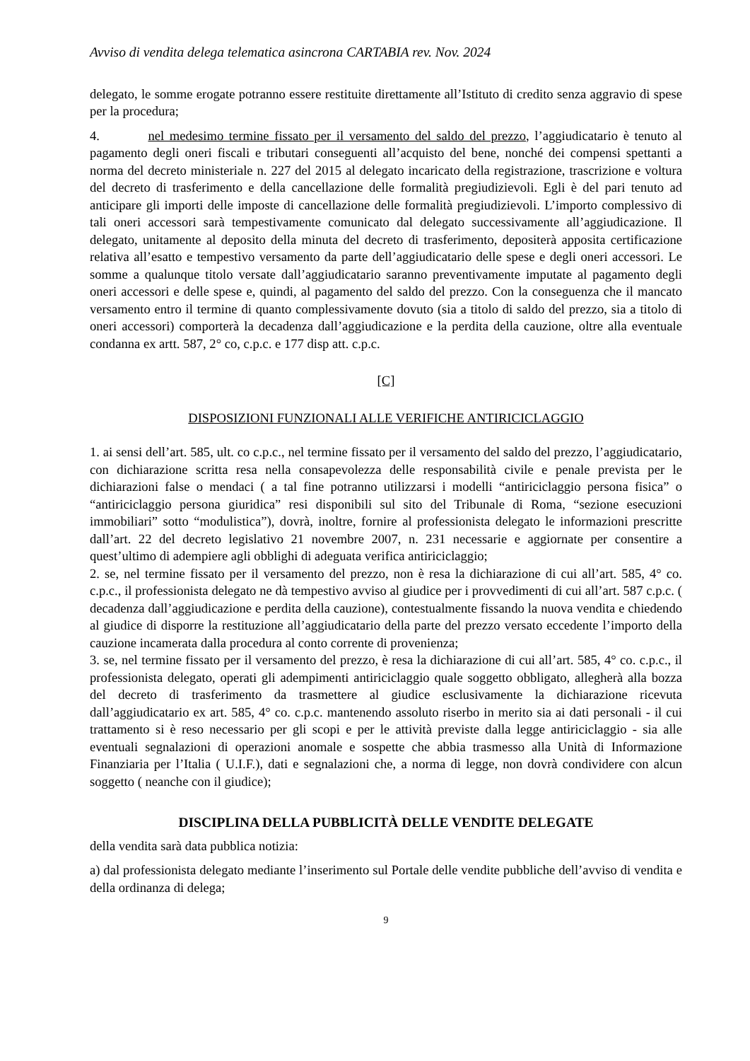Avviso di vendita delega telematica asincrona CARTABIA rev. Nov. 2024
delegato, le somme erogate potranno essere restituite direttamente all’Istituto di credito senza aggravio di spese per la procedura;
4. nel medesimo termine fissato per il versamento del saldo del prezzo, l’aggiudicatario è tenuto al pagamento degli oneri fiscali e tributari conseguenti all’acquisto del bene, nonché dei compensi spettanti a norma del decreto ministeriale n. 227 del 2015 al delegato incaricato della registrazione, trascrizione e voltura del decreto di trasferimento e della cancellazione delle formalità pregiudizievoli. Egli è del pari tenuto ad anticipare gli importi delle imposte di cancellazione delle formalità pregiudizievoli. L’importo complessivo di tali oneri accessori sarà tempestivamente comunicato dal delegato successivamente all’aggiudicazione. Il delegato, unitamente al deposito della minuta del decreto di trasferimento, depositerà apposita certificazione relativa all’esatto e tempestivo versamento da parte dell’aggiudicatario delle spese e degli oneri accessori. Le somme a qualunque titolo versate dall’aggiudicatario saranno preventivamente imputate al pagamento degli oneri accessori e delle spese e, quindi, al pagamento del saldo del prezzo. Con la conseguenza che il mancato versamento entro il termine di quanto complessivamente dovuto (sia a titolo di saldo del prezzo, sia a titolo di oneri accessori) comporterà la decadenza dall’aggiudicazione e la perdita della cauzione, oltre alla eventuale condanna ex artt. 587, 2° co, c.p.c. e 177 disp att. c.p.c.
[C]
DISPOSIZIONI FUNZIONALI ALLE VERIFICHE ANTIRICICLAGGIO
1. ai sensi dell’art. 585, ult. co c.p.c., nel termine fissato per il versamento del saldo del prezzo, l’aggiudicatario, con dichiarazione scritta resa nella consapevolezza delle responsabilità civile e penale prevista per le dichiarazioni false o mendaci ( a tal fine potranno utilizzarsi i modelli “antiriciclaggio persona fisica” o “antiriciclaggio persona giuridica” resi disponibili sul sito del Tribunale di Roma, “sezione esecuzioni immobiliari” sotto “modulistica”), dovrà, inoltre, fornire al professionista delegato le informazioni prescritte dall’art. 22 del decreto legislativo 21 novembre 2007, n. 231 necessarie e aggiornate per consentire a quest’ultimo di adempiere agli obblighi di adeguata verifica antiriciclaggio;
2. se, nel termine fissato per il versamento del prezzo, non è resa la dichiarazione di cui all’art. 585, 4° co. c.p.c., il professionista delegato ne dà tempestivo avviso al giudice per i provvedimenti di cui all’art. 587 c.p.c. ( decadenza dall’aggiudicazione e perdita della cauzione), contestualmente fissando la nuova vendita e chiedendo al giudice di disporre la restituzione all’aggiudicatario della parte del prezzo versato eccedente l’importo della cauzione incamerata dalla procedura al conto corrente di provenienza;
3. se, nel termine fissato per il versamento del prezzo, è resa la dichiarazione di cui all’art. 585, 4° co. c.p.c., il professionista delegato, operati gli adempimenti antiriciclaggio quale soggetto obbligato, allegherà alla bozza del decreto di trasferimento da trasmettere al giudice esclusivamente la dichiarazione ricevuta dall’aggiudicatario ex art. 585, 4° co. c.p.c. mantenendo assoluto riserbo in merito sia ai dati personali - il cui trattamento si è reso necessario per gli scopi e per le attività previste dalla legge antiriciclaggio - sia alle eventuali segnalazioni di operazioni anomale e sospette che abbia trasmesso alla Unità di Informazione Finanziaria per l’Italia ( U.I.F.), dati e segnalazioni che, a norma di legge, non dovrà condividere con alcun soggetto ( neanche con il giudice);
DISCIPLINA DELLA PUBBLICITÀ DELLE VENDITE DELEGATE
della vendita sarà data pubblica notizia:
a) dal professionista delegato mediante l’inserimento sul Portale delle vendite pubbliche dell’avviso di vendita e della ordinanza di delega;
9